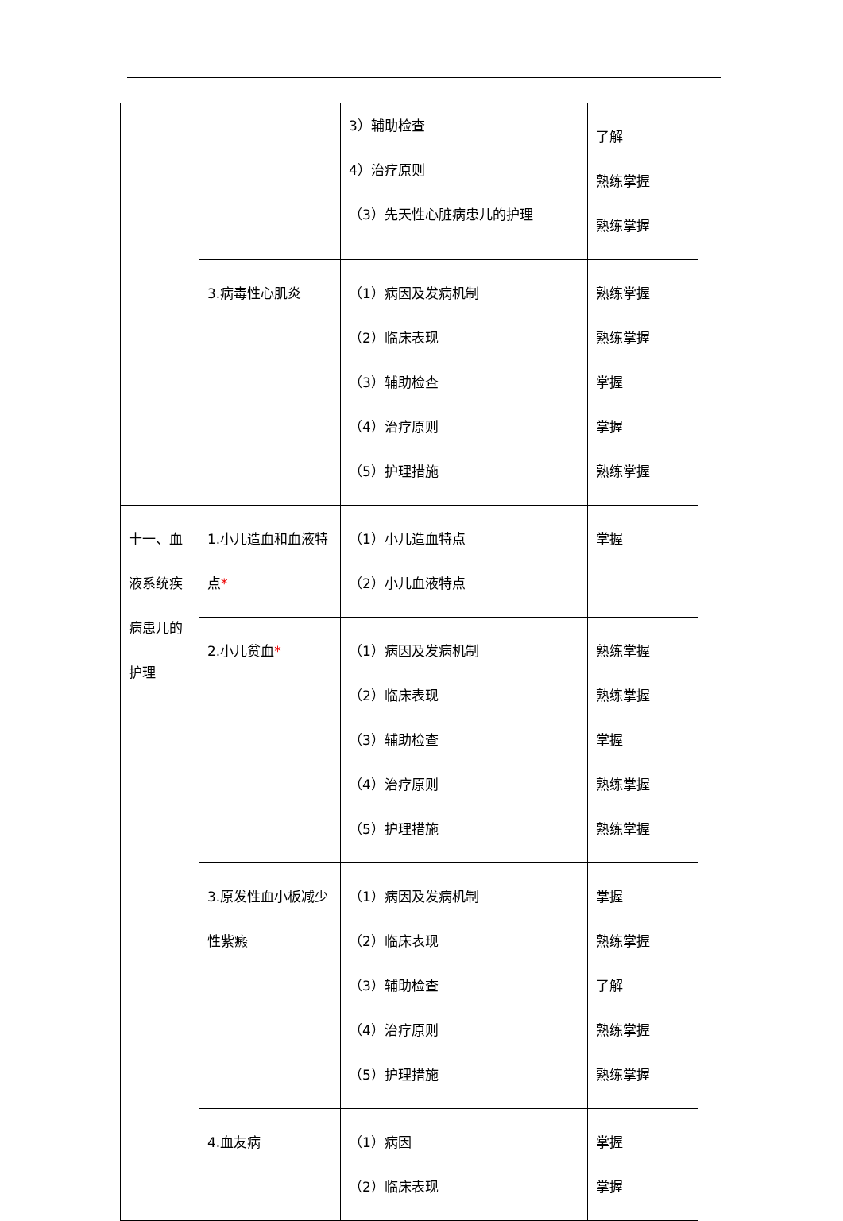| | | 3）辅助检查 4）治疗原则 （3）先天性心脏病患儿的护理 | 了解 熟练掌握 熟练掌握 |
| | 3.病毒性心肌炎 | （1）病因及发病机制 （2）临床表现 （3）辅助检查 （4）治疗原则 （5）护理措施 | 熟练掌握 熟练掌握 掌握 掌握 熟练掌握 |
| 十一、血液系统疾病患儿的护理 | 1.小儿造血和血液特点 * | （1）小儿造血特点 （2）小儿血液特点 | 掌握 |
| | 2.小儿贫血 * | （1）病因及发病机制 （2）临床表现 （3）辅助检查 （4）治疗原则 （5）护理措施 | 熟练掌握 熟练掌握 掌握 熟练掌握 熟练掌握 |
| | 3.原发性血小板减少性紫癜 | （1）病因及发病机制 （2）临床表现 （3）辅助检查 （4）治疗原则 （5）护理措施 | 掌握 熟练掌握 了解 熟练掌握 熟练掌握 |
| | 4.血友病 | （1）病因 （2）临床表现 | 掌握 掌握 |